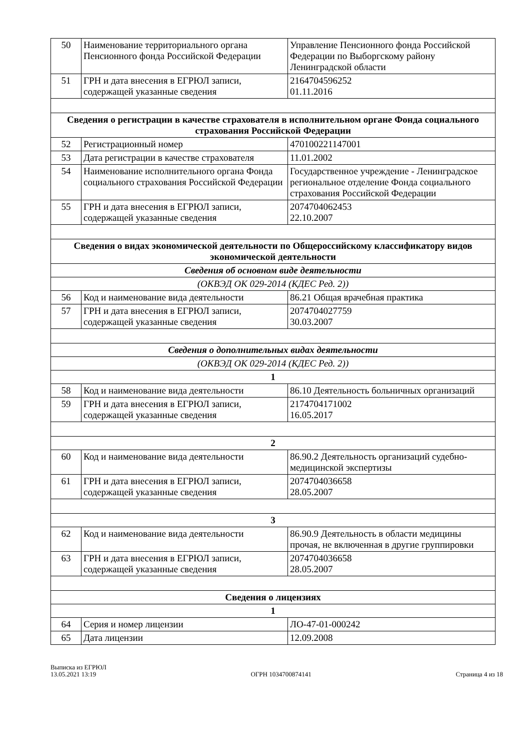| 50 | Наименование территориального органа Пенсионного фонда Российской Федерации | Управление Пенсионного фонда Российской Федерации по Выборгскому району Ленинградской области |
| 51 | ГРН и дата внесения в ЕГРЮЛ записи, содержащей указанные сведения | 2164704596252 01.11.2016 |
| Сведения о регистрации в качестве страхователя в исполнительном органе Фонда социального страхования Российской Федерации | | |
| 52 | Регистрационный номер | 470100221147001 |
| 53 | Дата регистрации в качестве страхователя | 11.01.2002 |
| 54 | Наименование исполнительного органа Фонда социального страхования Российской Федерации | Государственное учреждение - Ленинградское региональное отделение Фонда социального страхования Российской Федерации |
| 55 | ГРН и дата внесения в ЕГРЮЛ записи, содержащей указанные сведения | 2074704062453 22.10.2007 |
| Сведения о видах экономической деятельности по Общероссийскому классификатору видов экономической деятельности | | |
| Сведения об основном виде деятельности | | |
| (ОКВЭД ОК 029-2014 (КДЕС Ред. 2)) | | |
| 56 | Код и наименование вида деятельности | 86.21 Общая врачебная практика |
| 57 | ГРН и дата внесения в ЕГРЮЛ записи, содержащей указанные сведения | 2074704027759 30.03.2007 |
| Сведения о дополнительных видах деятельности | | |
| (ОКВЭД ОК 029-2014 (КДЕС Ред. 2)) | | |
| 1 | | |
| 58 | Код и наименование вида деятельности | 86.10 Деятельность больничных организаций |
| 59 | ГРН и дата внесения в ЕГРЮЛ записи, содержащей указанные сведения | 2174704171002 16.05.2017 |
| 2 | | |
| 60 | Код и наименование вида деятельности | 86.90.2 Деятельность организаций судебно-медицинской экспертизы |
| 61 | ГРН и дата внесения в ЕГРЮЛ записи, содержащей указанные сведения | 2074704036658 28.05.2007 |
| 3 | | |
| 62 | Код и наименование вида деятельности | 86.90.9 Деятельность в области медицины прочая, не включенная в другие группировки |
| 63 | ГРН и дата внесения в ЕГРЮЛ записи, содержащей указанные сведения | 2074704036658 28.05.2007 |
| Сведения о лицензиях | | |
| 1 | | |
| 64 | Серия и номер лицензии | ЛО-47-01-000242 |
| 65 | Дата лицензии | 12.09.2008 |
Выписка из ЕГРЮЛ
13.05.2021 13:19
ОГРН 1034700874141
Страница 4 из 18